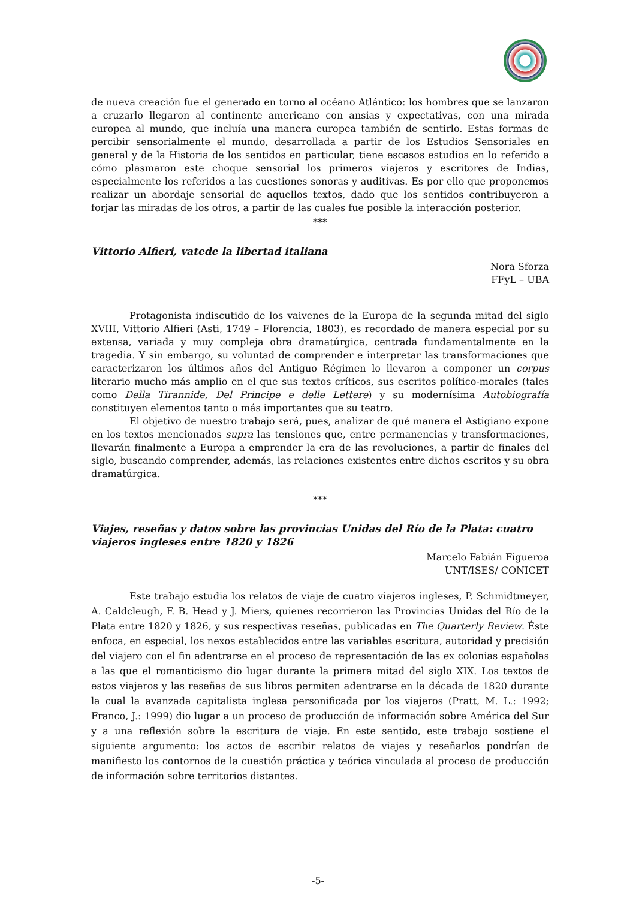de nueva creación fue el generado en torno al océano Atlántico: los hombres que se lanzaron a cruzarlo llegaron al continente americano con ansias y expectativas, con una mirada europea al mundo, que incluía una manera europea también de sentirlo. Estas formas de percibir sensorialmente el mundo, desarrollada a partir de los Estudios Sensoriales en general y de la Historia de los sentidos en particular, tiene escasos estudios en lo referido a cómo plasmaron este choque sensorial los primeros viajeros y escritores de Indias, especialmente los referidos a las cuestiones sonoras y auditivas. Es por ello que proponemos realizar un abordaje sensorial de aquellos textos, dado que los sentidos contribuyeron a forjar las miradas de los otros, a partir de las cuales fue posible la interacción posterior.
***
Vittorio Alfieri, vatede la libertad italiana
Nora Sforza
FFyL – UBA
Protagonista indiscutido de los vaivenes de la Europa de la segunda mitad del siglo XVIII, Vittorio Alfieri (Asti, 1749 – Florencia, 1803), es recordado de manera especial por su extensa, variada y muy compleja obra dramatúrgica, centrada fundamentalmente en la tragedia. Y sin embargo, su voluntad de comprender e interpretar las transformaciones que caracterizaron los últimos años del Antiguo Régimen lo llevaron a componer un corpus literario mucho más amplio en el que sus textos críticos, sus escritos político-morales (tales como Della Tirannide, Del Principe e delle Lettere) y su modernísima Autobiografía constituyen elementos tanto o más importantes que su teatro.
El objetivo de nuestro trabajo será, pues, analizar de qué manera el Astigiano expone en los textos mencionados supra las tensiones que, entre permanencias y transformaciones, llevarán finalmente a Europa a emprender la era de las revoluciones, a partir de finales del siglo, buscando comprender, además, las relaciones existentes entre dichos escritos y su obra dramatúrgica.
***
Viajes, reseñas y datos sobre las provincias Unidas del Río de la Plata: cuatro viajeros ingleses entre 1820 y 1826
Marcelo Fabián Figueroa
UNT/ISES/ CONICET
Este trabajo estudia los relatos de viaje de cuatro viajeros ingleses, P. Schmidtmeyer, A. Caldcleugh, F. B. Head y J. Miers, quienes recorrieron las Provincias Unidas del Río de la Plata entre 1820 y 1826, y sus respectivas reseñas, publicadas en The Quarterly Review. Éste enfoca, en especial, los nexos establecidos entre las variables escritura, autoridad y precisión del viajero con el fin adentrarse en el proceso de representación de las ex colonias españolas a las que el romanticismo dio lugar durante la primera mitad del siglo XIX. Los textos de estos viajeros y las reseñas de sus libros permiten adentrarse en la década de 1820 durante la cual la avanzada capitalista inglesa personificada por los viajeros (Pratt, M. L.: 1992; Franco, J.: 1999) dio lugar a un proceso de producción de información sobre América del Sur y a una reflexión sobre la escritura de viaje. En este sentido, este trabajo sostiene el siguiente argumento: los actos de escribir relatos de viajes y reseñarlos pondrían de manifiesto los contornos de la cuestión práctica y teórica vinculada al proceso de producción de información sobre territorios distantes.
-5-